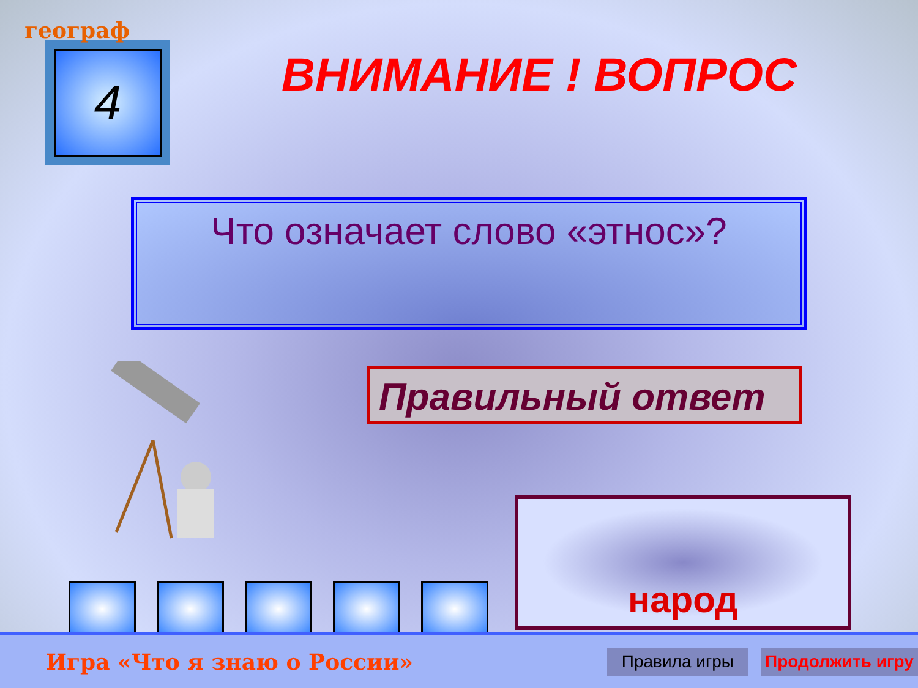географ
4
ВНИМАНИЕ ! ВОПРОС
Что означает слово «этнос»?
Правильный ответ
народ
Игра «Что я знаю о России»
Правила игры
Продолжить игру